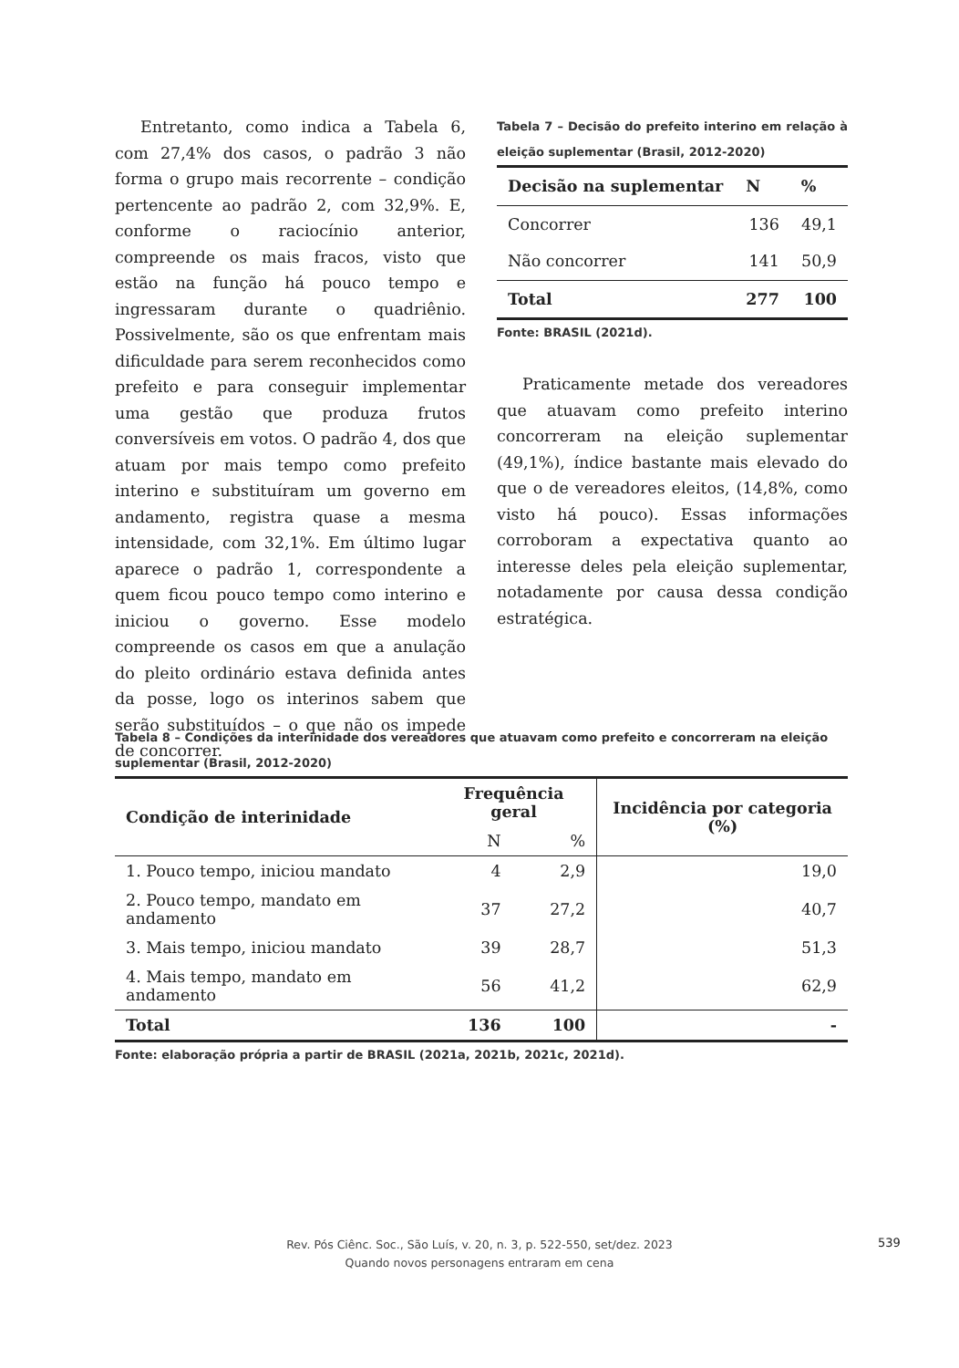Entretanto, como indica a Tabela 6, com 27,4% dos casos, o padrão 3 não forma o grupo mais recorrente – condição pertencente ao padrão 2, com 32,9%. E, conforme o raciocínio anterior, compreende os mais fracos, visto que estão na função há pouco tempo e ingressaram durante o quadriênio. Possivelmente, são os que enfrentam mais dificuldade para serem reconhecidos como prefeito e para conseguir implementar uma gestão que produza frutos conversíveis em votos. O padrão 4, dos que atuam por mais tempo como prefeito interino e substituíram um governo em andamento, registra quase a mesma intensidade, com 32,1%. Em último lugar aparece o padrão 1, correspondente a quem ficou pouco tempo como interino e iniciou o governo. Esse modelo compreende os casos em que a anulação do pleito ordinário estava definida antes da posse, logo os interinos sabem que serão substituídos – o que não os impede de concorrer.
Tabela 7 – Decisão do prefeito interino em relação à eleição suplementar (Brasil, 2012-2020)
| Decisão na suplementar | N | % |
| --- | --- | --- |
| Concorrer | 136 | 49,1 |
| Não concorrer | 141 | 50,9 |
| Total | 277 | 100 |
Fonte: BRASIL (2021d).
Praticamente metade dos vereadores que atuavam como prefeito interino concorreram na eleição suplementar (49,1%), índice bastante mais elevado do que o de vereadores eleitos, (14,8%, como visto há pouco). Essas informações corroboram a expectativa quanto ao interesse deles pela eleição suplementar, notadamente por causa dessa condição estratégica.
Tabela 8 – Condições da interinidade dos vereadores que atuavam como prefeito e concorreram na eleição suplementar (Brasil, 2012-2020)
| Condição de interinidade | Frequência geral | | Incidência por categoria (%) |
| --- | --- | --- | --- |
| | N | % | |
| 1. Pouco tempo, iniciou mandato | 4 | 2,9 | 19,0 |
| 2. Pouco tempo, mandato em andamento | 37 | 27,2 | 40,7 |
| 3. Mais tempo, iniciou mandato | 39 | 28,7 | 51,3 |
| 4. Mais tempo, mandato em andamento | 56 | 41,2 | 62,9 |
| Total | 136 | 100 | - |
Fonte: elaboração própria a partir de BRASIL (2021a, 2021b, 2021c, 2021d).
Rev. Pós Ciênc. Soc., São Luís, v. 20, n. 3, p. 522-550, set/dez. 2023
Quando novos personagens entraram em cena
539